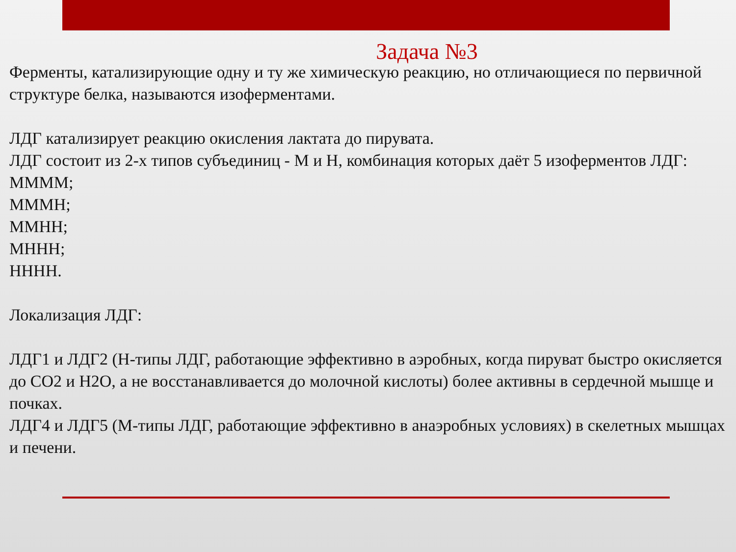Задача №3
Ферменты, катализирующие одну и ту же химическую реакцию, но отличающиеся по первичной структуре белка, называются изоферментами.
ЛДГ катализирует реакцию окисления лактата до пирувата.
ЛДГ состоит из 2-х типов субъединиц - М и Н, комбинация которых даёт 5 изоферментов ЛДГ:
ММММ;
МММН;
ММНН;
МННН;
НННН.
Локализация ЛДГ:
ЛДГ1 и ЛДГ2 (Н-типы ЛДГ, работающие эффективно в аэробных, когда пируват быстро окисляется до CO2 и H2O, а не восстанавливается до молочной кислоты) более активны в сердечной мышце и почках.
ЛДГ4 и ЛДГ5 (М-типы ЛДГ, работающие эффективно в анаэробных условиях) в скелетных мышцах и печени.